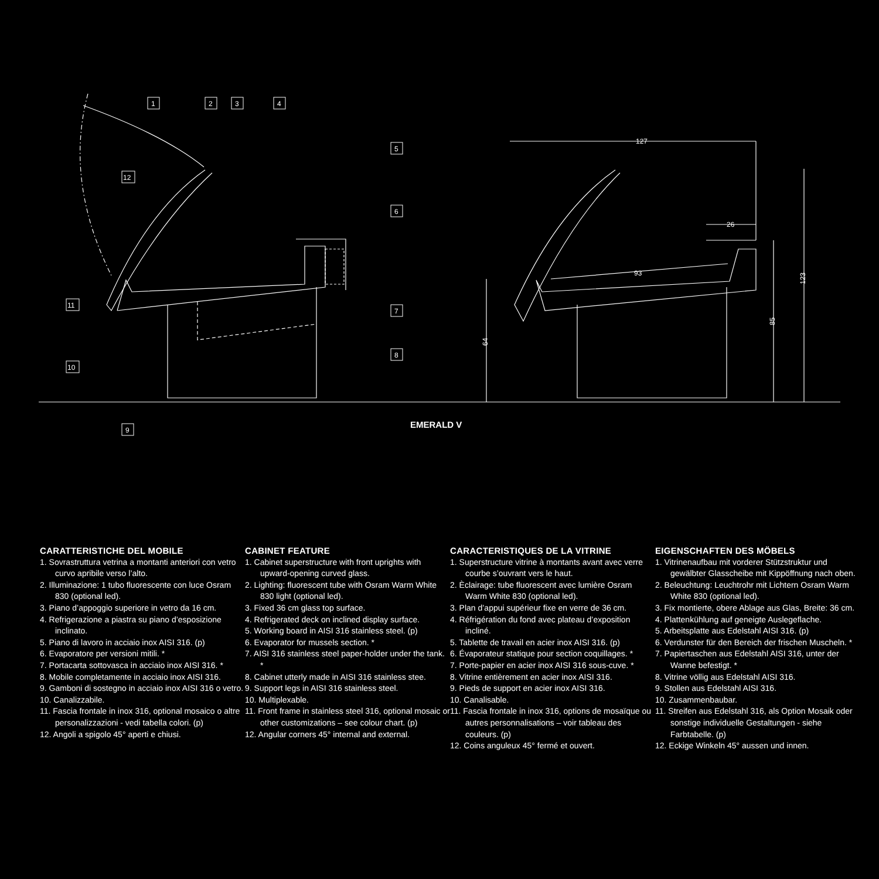127
26
93
123
85
64
1
2
3
4
5
6
7
8
9
10
11
12
EMERALD V
CARATTERISTICHE DEL MOBILE
1. Sovrastruttura vetrina a montanti anteriori con vetro curvo apribile verso l’alto.
2. Illuminazione: 1 tubo fluorescente con luce Osram 830 (optional led).
3. Piano d’appoggio superiore in vetro da 16 cm.
4. Refrigerazione a piastra su piano d’esposizione inclinato.
5. Piano di lavoro in acciaio inox AISI 316. (p)
6. Evaporatore per versioni mitili. *
7. Portacarta sottovasca in acciaio inox AISI 316. *
8. Mobile completamente in acciaio inox AISI 316.
9. Gamboni di sostegno in acciaio inox AISI 316 o vetro.
10. Canalizzabile.
11. Fascia frontale in inox 316, optional mosaico o altre personalizzazioni - vedi tabella colori. (p)
12. Angoli a spigolo 45° aperti e chiusi.
CABINET FEATURE
1. Cabinet superstructure with front uprights with upward-opening curved glass.
2. Lighting: fluorescent tube with Osram Warm White 830 light (optional led).
3. Fixed 36 cm glass top surface.
4. Refrigerated deck on inclined display surface.
5. Working board in AISI 316 stainless steel. (p)
6. Evaporator for mussels section. *
7. AISI 316 stainless steel paper-holder under the tank. *
8. Cabinet utterly made in AISI 316 stainless stee.
9. Support legs in AISI 316 stainless steel.
10. Multiplexable.
11. Front frame in stainless steel 316, optional mosaic or other customizations – see colour chart. (p)
12. Angular corners 45° internal and external.
CARACTERISTIQUES DE LA VITRINE
1. Superstructure vitrine à montants avant avec verre courbe s’ouvrant vers le haut.
2. Èclairage: tube fluorescent avec lumière Osram Warm White 830 (optional led).
3. Plan d’appui supérieur fixe en verre de 36 cm.
4. Réfrigération du fond avec plateau d’exposition incliné.
5. Tablette de travail en acier inox AISI 316. (p)
6. Évaporateur statique pour section coquillages. *
7. Porte-papier en acier inox AISI 316 sous-cuve. *
8. Vitrine entièrement en acier inox AISI 316.
9. Pieds de support en acier inox AISI 316.
10. Canalisable.
11. Fascia frontale in inox 316, options de mosaïque ou autres personnalisations – voir tableau des couleurs. (p)
12. Coins anguleux 45° fermé et ouvert.
EIGENSCHAFTEN DES MÖBELS
1. Vitrinenaufbau mit vorderer Stützstruktur und gewälbter Glasscheibe mit Kippöffnung nach oben.
2. Beleuchtung: Leuchtrohr mit Lichtern Osram Warm White 830 (optional led).
3. Fix montierte, obere Ablage aus Glas, Breite: 36 cm.
4. Plattenkühlung auf geneigte Auslegeflache.
5. Arbeitsplatte aus Edelstahl AISI 316. (p)
6. Verdunster für den Bereich der frischen Muscheln. *
7. Papiertaschen aus Edelstahl AISI 316, unter der Wanne befestigt. *
8. Vitrine völlig aus Edelstahl AISI 316.
9. Stollen aus Edelstahl AISI 316.
10. Zusammenbaubar.
11. Streifen aus Edelstahl 316, als Option Mosaik oder sonstige individuelle Gestaltungen - siehe Farbtabelle. (p)
12. Eckige Winkeln 45° aussen und innen.